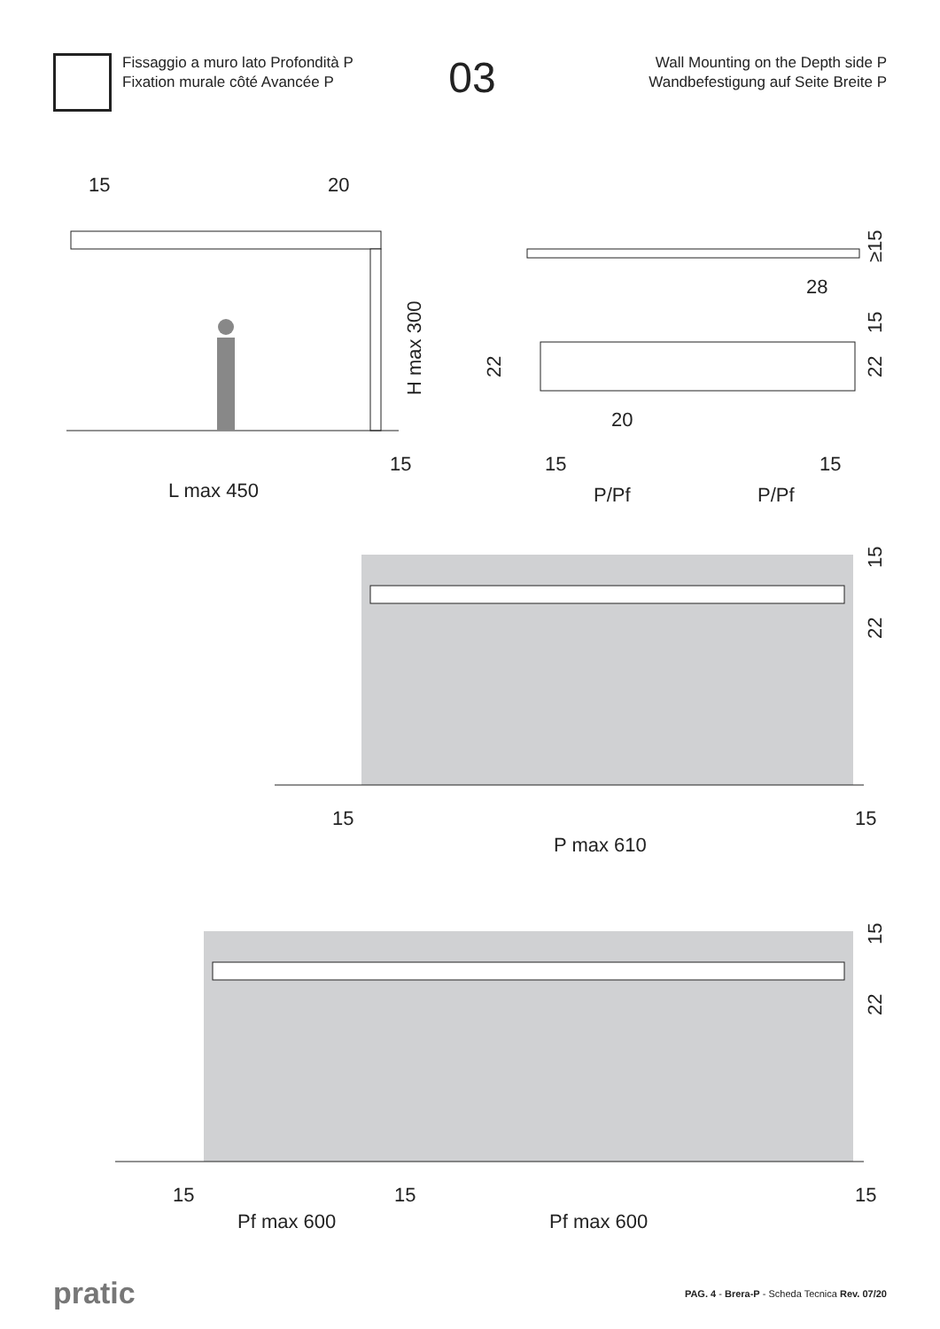Fissaggio a muro lato Profondità P
Fixation murale côté Avancée P
03
Wall Mounting on the Depth side P
Wandbefestigung auf Seite Breite P
15
20
L max 450
15
H max 300
15
15
P/Pf
P/Pf
20
28
22
≥15
15
22
15
15
P max 610
15
22
15
15
15
Pf max 600
Pf max 600
15
22
pratic
PAG. 4 - Brera-P - Scheda Tecnica Rev. 07/20